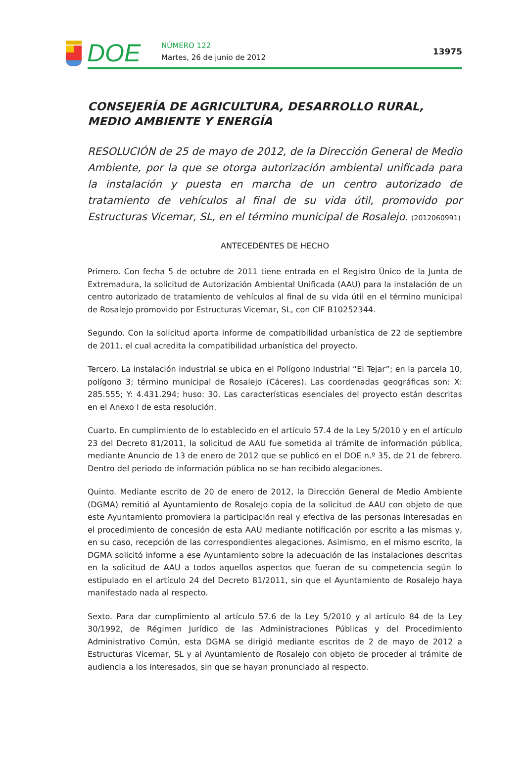DOE
NÚMERO 122
Martes, 26 de junio de 2012
13975
CONSEJERÍA DE AGRICULTURA, DESARROLLO RURAL, MEDIO AMBIENTE Y ENERGÍA
RESOLUCIÓN de 25 de mayo de 2012, de la Dirección General de Medio Ambiente, por la que se otorga autorización ambiental unificada para la instalación y puesta en marcha de un centro autorizado de tratamiento de vehículos al final de su vida útil, promovido por Estructuras Vicemar, SL, en el término municipal de Rosalejo. (2012060991)
ANTECEDENTES DE HECHO
Primero. Con fecha 5 de octubre de 2011 tiene entrada en el Registro Único de la Junta de Extremadura, la solicitud de Autorización Ambiental Unificada (AAU) para la instalación de un centro autorizado de tratamiento de vehículos al final de su vida útil en el término municipal de Rosalejo promovido por Estructuras Vicemar, SL, con CIF B10252344.
Segundo. Con la solicitud aporta informe de compatibilidad urbanística de 22 de septiembre de 2011, el cual acredita la compatibilidad urbanística del proyecto.
Tercero. La instalación industrial se ubica en el Polígono Industrial “El Tejar”; en la parcela 10, polígono 3; término municipal de Rosalejo (Cáceres). Las coordenadas geográficas son: X: 285.555; Y: 4.431.294; huso: 30. Las características esenciales del proyecto están descritas en el Anexo I de esta resolución.
Cuarto. En cumplimiento de lo establecido en el artículo 57.4 de la Ley 5/2010 y en el artículo 23 del Decreto 81/2011, la solicitud de AAU fue sometida al trámite de información pública, mediante Anuncio de 13 de enero de 2012 que se publicó en el DOE n.º 35, de 21 de febrero. Dentro del periodo de información pública no se han recibido alegaciones.
Quinto. Mediante escrito de 20 de enero de 2012, la Dirección General de Medio Ambiente (DGMA) remitió al Ayuntamiento de Rosalejo copia de la solicitud de AAU con objeto de que este Ayuntamiento promoviera la participación real y efectiva de las personas interesadas en el procedimiento de concesión de esta AAU mediante notificación por escrito a las mismas y, en su caso, recepción de las correspondientes alegaciones. Asimismo, en el mismo escrito, la DGMA solicitó informe a ese Ayuntamiento sobre la adecuación de las instalaciones descritas en la solicitud de AAU a todos aquellos aspectos que fueran de su competencia según lo estipulado en el artículo 24 del Decreto 81/2011, sin que el Ayuntamiento de Rosalejo haya manifestado nada al respecto.
Sexto. Para dar cumplimiento al artículo 57.6 de la Ley 5/2010 y al artículo 84 de la Ley 30/1992, de Régimen Jurídico de las Administraciones Públicas y del Procedimiento Administrativo Común, esta DGMA se dirigió mediante escritos de 2 de mayo de 2012 a Estructuras Vicemar, SL y al Ayuntamiento de Rosalejo con objeto de proceder al trámite de audiencia a los interesados, sin que se hayan pronunciado al respecto.